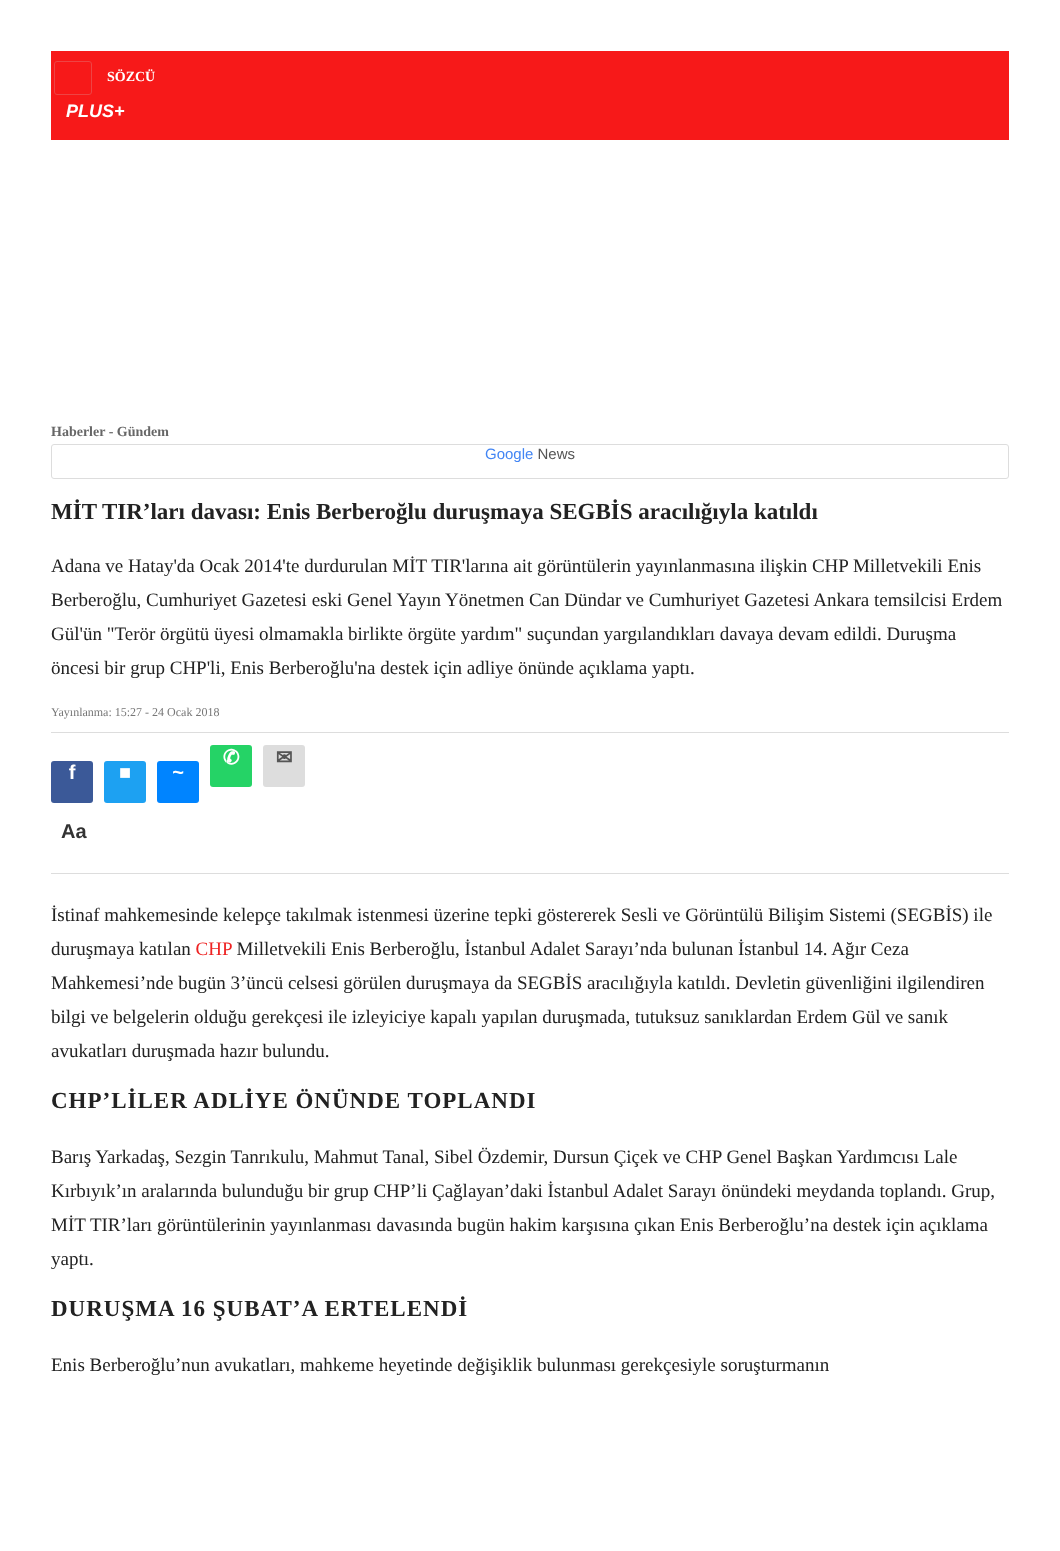SÖZCÜ
PLUS+
Haberler - Gündem
Google News
MİT TIR’ları davası: Enis Berberoğlu duruşmaya SEGBİS aracılığıyla katıldı
Adana ve Hatay'da Ocak 2014'te durdurulan MİT TIR'larına ait görüntülerin yayınlanmasına ilişkin CHP Milletvekili Enis Berberoğlu, Cumhuriyet Gazetesi eski Genel Yayın Yönetmen Can Dündar ve Cumhuriyet Gazetesi Ankara temsilcisi Erdem Gül'ün "Terör örgütü üyesi olmamakla birlikte örgüte yardım" suçundan yargılandıkları davaya devam edildi. Duruşma öncesi bir grup CHP'li, Enis Berberoğlu'na destek için adliye önünde açıklama yaptı.
Yayınlanma: 15:27 - 24 Ocak 2018
f ■ ~ ✆ ✉
Aa
İstinaf mahkemesinde kelepçe takılmak istenmesi üzerine tepki göstererek Sesli ve Görüntülü Bilişim Sistemi (SEGBİS) ile duruşmaya katılan CHP Milletvekili Enis Berberoğlu, İstanbul Adalet Sarayı’nda bulunan İstanbul 14. Ağır Ceza Mahkemesi’nde bugün 3’üncü celsesi görülen duruşmaya da SEGBİS aracılığıyla katıldı. Devletin güvenliğini ilgilendiren bilgi ve belgelerin olduğu gerekçesi ile izleyiciye kapalı yapılan duruşmada, tutuksuz sanıklardan Erdem Gül ve sanık avukatları duruşmada hazır bulundu.
CHP’LİLER ADLİYE ÖNÜNDE TOPLANDI
Barış Yarkadaş, Sezgin Tanrıkulu, Mahmut Tanal, Sibel Özdemir, Dursun Çiçek ve CHP Genel Başkan Yardımcısı Lale Kırbıyık’ın aralarında bulunduğu bir grup CHP’li Çağlayan’daki İstanbul Adalet Sarayı önündeki meydanda toplandı. Grup, MİT TIR’ları görüntülerinin yayınlanması davasında bugün hakim karşısına çıkan Enis Berberoğlu’na destek için açıklama yaptı.
DURUŞMA 16 ŞUBAT’A ERTELENDİ
Enis Berberoğlu’nun avukatları, mahkeme heyetinde değişiklik bulunması gerekçesiyle soruşturmanın